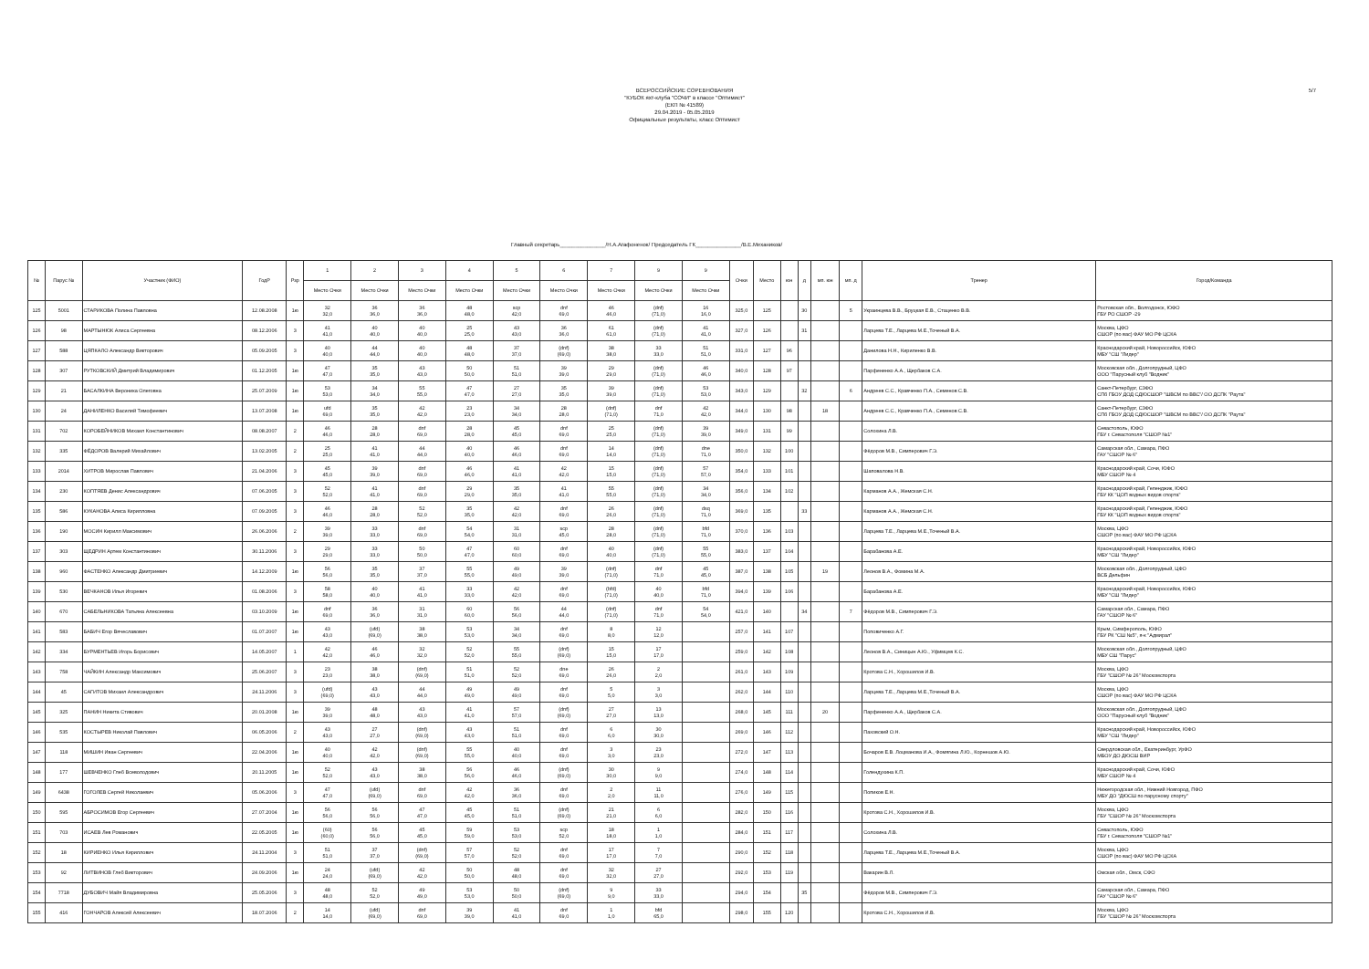ВСЕРОССИЙСКИЕ СОРЕВНОВАНИЯ
"КУБОК яхт-клуба "СОЧИ" в классе "Оптимист"
(ЕКП № 41589)
29.04.2019 - 05.05.2019
Официальные результаты, класс Оптимист
5/7
Главный секретарь_______________/Н.А.Агафоненок/ Председатель ГК_______________/В.Е.Механиков/
| № | Парус № | Участник (ФИО) | ГодР | Рзр | 1 | 2 | 3 | 4 | 5 | 6 | 7 | 9 | 9 | Очки | Место | юн | д | мп. юн | мп. д | Тренер | Город/Команда |
| --- | --- | --- | --- | --- | --- | --- | --- | --- | --- | --- | --- | --- | --- | --- | --- | --- | --- | --- | --- | --- | --- |
| | | | | | Место Очки | Место Очки | Место Очки | Место Очки | Место Очки | Место Очки | Место Очки | Место Очки | Место Очки | | | | | | | | |
| 125 | 5001 | СТАРИКОВА Полина Павловна | 12.08.2008 | 1ю | 32 32,0 | 36 36,0 | 36 36,0 | 48 48,0 | scp 42,0 | dnf 69,0 | 46 46,0 | (dnf) (71,0) | 16 16,0 | 325,0 | 125 | | 30 | | 5 | Украинцева В.В., Бруцкая Е.В., Стаценко В.В. | Ростовская обл., Волгодонск, ЮФО ГБУ РО СШОР -29 |
| 126 | 98 | МАРТЫНЮК Алиса Сергеевна | 08.12.2006 | 3 | 41 41,0 | 40 40,0 | 40 40,0 | 25 25,0 | 43 43,0 | 36 36,0 | 61 61,0 | (dnf) (71,0) | 41 41,0 | 327,0 | 126 | | 31 | | | Ларцева Т.Е., Ларцева М.Е.,Точеный В.А. | Москва, ЦФО СШОР (по вас) ФАУ МО РФ ЦСКА |
| 127 | 588 | ЦЯПКАЛО Александр Викторович | 05.09.2005 | 3 | 40 40,0 | 44 44,0 | 40 40,0 | 48 48,0 | 37 37,0 | (dnf) (69,0) | 38 38,0 | 33 33,0 | 51 51,0 | 331,0 | 127 | 96 | | | | Данилова Н.Н., Кириленко В.В. | Краснодарский край, Новороссийск, ЮФО МБУ "СШ "Лидер" |
| 128 | 307 | РУТКОВСКИЙ Дмитрий Владимирович | 01.12.2005 | 1ю | 47 47,0 | 35 35,0 | 43 43,0 | 50 50,0 | 51 51,0 | 39 39,0 | 29 29,0 | (dnf) (71,0) | 46 46,0 | 340,0 | 128 | 97 | | | | Парфененко А.А., Щербаков С.А. | Московская обл., Долгопрудный, ЦФО ООО "Парусный клуб "Водник" |
| 129 | 21 | БАСАЛКИНА Вероника Олеговна | 25.07.2009 | 1ю | 53 53,0 | 34 34,0 | 55 55,0 | 47 47,0 | 27 27,0 | 35 35,0 | 39 39,0 | (dnf) (71,0) | 53 53,0 | 343,0 | 129 | | 32 | | 6 | Андреев С.С., Кравченко П.А., Семенов С.В. | Санкт-Петербург, СЗФО СПб ГБОУ ДОД СДЮСШОР "ШВСМ по ВВС"/ ОО ДСПК "Раута" |
| 130 | 24 | ДАНИЛЕНКО Василий Тимофеевич | 13.07.2008 | 1ю | ufd 69,0 | 35 35,0 | 42 42,0 | 23 23,0 | 34 34,0 | 28 28,0 | (dnf) (71,0) | dnf 71,0 | 42 42,0 | 344,0 | 130 | 98 | | 18 | | Андреев С.С., Кравченко П.А., Семенов С.В. | Санкт-Петербург, СЗФО СПб ГБОУ ДОД СДЮСШОР "ШВСМ по ВВС"/ ОО ДСПК "Раута" |
| 131 | 702 | КОРОБЕЙНИКОВ Михаил Константинович | 08.08.2007 | 2 | 46 46,0 | 28 28,0 | dnf 69,0 | 28 28,0 | 45 45,0 | dnf 69,0 | 25 25,0 | (dnf) (71,0) | 39 39,0 | 349,0 | 131 | 99 | | | | Солохина Л.В. | Севастополь, ЮФО ГБУ г. Севастополя "СШОР №1" |
| 132 | 335 | ФЁДОРОВ Валерий Михайлович | 13.02.2005 | 2 | 25 25,0 | 41 41,0 | 44 44,0 | 40 40,0 | 46 46,0 | dnf 69,0 | 14 14,0 | (dnf) (71,0) | dne 71,0 | 350,0 | 132 | 100 | | | | Фёдоров М.В., Симперович Г.Э. | Самарская обл., Самара, ПФО ГАУ "СШОР № 6" |
| 133 | 2014 | ХИТРОВ Мирослав Павлович | 21.04.2006 | 3 | 45 45,0 | 39 39,0 | dnf 69,0 | 46 46,0 | 41 41,0 | 42 42,0 | 15 15,0 | (dnf) (71,0) | 57 57,0 | 354,0 | 133 | 101 | | | | Шаповалова Н.В. | Краснодарский край, Сочи, ЮФО МБУ СШОР № 4 |
| 134 | 230 | КОПТЯЕВ Денис Александрович | 07.06.2005 | 3 | 52 52,0 | 41 41,0 | dnf 69,0 | 29 29,0 | 35 35,0 | 41 41,0 | 55 55,0 | (dnf) (71,0) | 34 34,0 | 356,0 | 134 | 102 | | | | Карманов А.А., Жемская С.Н. | Краснодарский край, Геленджик, ЮФО ГБУ КК "ЦОП водных видов спорта" |
| 135 | 586 | КУКАНОВА Алиса Кирилловна | 07.09.2005 | 3 | 46 46,0 | 28 28,0 | 52 52,0 | 35 35,0 | 42 42,0 | dnf 69,0 | 26 26,0 | (dnf) (71,0) | dsq 71,0 | 369,0 | 135 | | 33 | | | Карманов А.А., Жемская С.Н. | Краснодарский край, Геленджик, ЮФО ГБУ КК "ЦОП водных видов спорта" |
| 136 | 190 | МОСИН Кирилл Максимович | 26.06.2006 | 2 | 39 39,0 | 33 33,0 | dnf 69,0 | 54 54,0 | 31 31,0 | scp 45,0 | 28 28,0 | (dnf) (71,0) | bfd 71,0 | 370,0 | 136 | 103 | | | | Ларцева Т.Е., Ларцева М.Е.,Точеный В.А. | Москва, ЦФО СШОР (по вас) ФАУ МО РФ ЦСКА |
| 137 | 303 | ЩЕДРИН Артем Константинович | 30.11.2006 | 3 | 29 29,0 | 33 33,0 | 50 50,0 | 47 47,0 | 60 60,0 | dnf 69,0 | 40 40,0 | (dnf) (71,0) | 55 55,0 | 383,0 | 137 | 104 | | | | Барабанова А.Е. | Краснодарский край, Новороссийск, ЮФО МБУ "СШ "Лидер" |
| 138 | 960 | ФАСТЕНКО Александр Дмитриевич | 14.12.2009 | 1ю | 56 56,0 | 35 35,0 | 37 37,0 | 55 55,0 | 49 49,0 | 39 39,0 | (dnf) (71,0) | dnf 71,0 | 45 45,0 | 387,0 | 138 | 105 | | 19 | | Леонов В.А., Фомина М.А. | Московская обл., Долгопрудный, ЦФО ВСБ Дельфин |
| 139 | 530 | ВЕЧКАНОВ Илья Игоревич | 01.08.2006 | 3 | 58 58,0 | 40 40,0 | 41 41,0 | 33 33,0 | 42 42,0 | dnf 69,0 | (bfd) (71,0) | 40 40,0 | bfd 71,0 | 394,0 | 139 | 106 | | | | Барабанова А.Е. | Краснодарский край, Новороссийск, ЮФО МБУ "СШ "Лидер" |
| 140 | 670 | САБЕЛЬНИКОВА Татьяна Алексеевна | 03.10.2009 | 1ю | dnf 69,0 | 36 36,0 | 31 31,0 | 60 60,0 | 56 56,0 | 44 44,0 | (dnf) (71,0) | dnf 71,0 | 54 54,0 | 421,0 | 140 | | 34 | | 7 | Фёдоров М.В., Симперович Г.Э. | Самарская обл., Самара, ПФО ГАУ "СШОР № 6" |
| 141 | 583 | БАБИЧ Егор Вячеславович | 01.07.2007 | 1ю | 43 43,0 | (ufd) (69,0) | 38 38,0 | 53 53,0 | 34 34,0 | dnf 69,0 | 8 8,0 | 12 12,0 | | 257,0 | 141 | 107 | | | | Поповиченко А.Г. | Крым, Симферополь, ЮФО ГБУ РК "СШ №5", я-к "Адмирал" |
| 142 | 334 | БУРМЕНТЬЕВ Игорь Борисович | 14.05.2007 | 1 | 42 42,0 | 46 46,0 | 32 32,0 | 52 52,0 | 55 55,0 | (dnf) (69,0) | 15 15,0 | 17 17,0 | | 259,0 | 142 | 108 | | | | Леонов В.А., Синицын А.Ю., Уфимцев К.С. | Московская обл., Долгопрудный, ЦФО МБУ СШ "Парус" |
| 143 | 758 | ЧАЙКИН Александр Максимович | 25.06.2007 | 3 | 23 23,0 | 38 38,0 | (dnf) (69,0) | 51 51,0 | 52 52,0 | dne 69,0 | 26 26,0 | 2 2,0 | | 261,0 | 143 | 109 | | | | Кротова С.Н., Хорошилов И.В. | Москва, ЦФО ГБУ "СШОР № 26" Москомспорта |
| 144 | 45 | САГИТОВ Михаил Александрович | 24.11.2006 | 3 | (ufd) (69,0) | 43 43,0 | 44 44,0 | 49 49,0 | 49 49,0 | dnf 69,0 | 5 5,0 | 3 3,0 | | 262,0 | 144 | 110 | | | | Ларцева Т.Е., Ларцева М.Е.,Точеный В.А. | Москва, ЦФО СШОР (по вас) ФАУ МО РФ ЦСКА |
| 145 | 325 | ПАНИН Никита Стивович | 20.01.2008 | 1ю | 39 39,0 | 48 48,0 | 43 43,0 | 41 41,0 | 57 57,0 | (dnf) (69,0) | 27 27,0 | 13 13,0 | | 268,0 | 145 | 111 | | 20 | | Парфененко А.А., Щербаков С.А. | Московская обл., Долгопрудный, ЦФО ООО "Парусный клуб "Водник" |
| 146 | 535 | КОСТЫРЕВ Николай Павлович | 06.05.2006 | 2 | 43 43,0 | 27 27,0 | (dnf) (69,0) | 43 43,0 | 51 51,0 | dnf 69,0 | 6 6,0 | 30 30,0 | | 269,0 | 146 | 112 | | | | Паховский О.Н. | Краснодарский край, Новороссийск, ЮФО МБУ "СШ "Лидер" |
| 147 | 118 | МИШИН Иван Сергеевич | 22.04.2006 | 1ю | 40 40,0 | 42 42,0 | (dnf) (69,0) | 55 55,0 | 40 40,0 | dnf 69,0 | 3 3,0 | 23 23,0 | | 272,0 | 147 | 113 | | | | Бочаров Е.В. Лоцманова И.А., Фомягина Л.Ю., Корнешов А.Ю. | Свердловская обл., Екатеринбург, УрФО МБОУ ДО ДЮСШ ВИР |
| 148 | 177 | ШЕВЧЕНКО Глеб Всеволодович | 20.11.2005 | 1ю | 52 52,0 | 43 43,0 | 38 38,0 | 56 56,0 | 46 46,0 | (dnf) (69,0) | 30 30,0 | 9 9,0 | | 274,0 | 148 | 114 | | | | Голендухина К.П. | Краснодарский край, Сочи, ЮФО МБУ СШОР № 4 |
| 149 | 6438 | ГОГОЛЕВ Сергей Николаевич | 05.06.2006 | 3 | 47 47,0 | (ufd) (69,0) | dnf 69,0 | 42 42,0 | 36 36,0 | dnf 69,0 | 2 2,0 | 11 11,0 | | 276,0 | 149 | 115 | | | | Попиков Е.Н. | Нижегородская обл., Нижний Новгород, ПФО МБУ ДО "ДЮСШ по парусному спорту" |
| 150 | 595 | АБРОСИМОВ Егор Сергеевич | 27.07.2004 | 1ю | 56 56,0 | 56 56,0 | 47 47,0 | 45 45,0 | 51 51,0 | (dnf) (69,0) | 21 21,0 | 6 6,0 | | 282,0 | 150 | 116 | | | | Кротова С.Н., Хорошилов И.В. | Москва, ЦФО ГБУ "СШОР № 26" Москомспорта |
| 151 | 703 | ИСАЕВ Лев Романович | 22.05.2005 | 1ю | (60) (60,0) | 56 56,0 | 45 45,0 | 59 59,0 | 53 53,0 | scp 52,0 | 18 18,0 | 1 1,0 | | 284,0 | 151 | 117 | | | | Солохина Л.В. | Севастополь, ЮФО ГБУ г. Севастополя "СШОР №1" |
| 152 | 18 | КИРИЕНКО Илья Кириллович | 24.11.2004 | 3 | 51 51,0 | 37 37,0 | (dnf) (69,0) | 57 57,0 | 52 52,0 | dnf 69,0 | 17 17,0 | 7 7,0 | | 290,0 | 152 | 118 | | | | Ларцева Т.Е., Ларцева М.Е.,Точеный В.А. | Москва, ЦФО СШОР (по вас) ФАУ МО РФ ЦСКА |
| 153 | 92 | ЛИТВИНОВ Глеб Викторович | 24.09.2006 | 1ю | 24 24,0 | (ufd) (69,0) | 42 42,0 | 50 50,0 | 48 48,0 | dnf 69,0 | 32 32,0 | 27 27,0 | | 292,0 | 153 | 119 | | | | Вакарин В.Л. | Омская обл., Омск, СФО |
| 154 | 7718 | ДУБОВИЧ Майя Владимировна | 25.05.2006 | 3 | 48 48,0 | 52 52,0 | 49 49,0 | 53 53,0 | 50 50,0 | (dnf) (69,0) | 9 9,0 | 33 33,0 | | 294,0 | 154 | | 35 | | | Фёдоров М.В., Симперович Г.Э. | Самарская обл., Самара, ПФО ГАУ "СШОР № 6" |
| 155 | 416 | ГОНЧАРОВ Алексей Алексеевич | 18.07.2006 | 2 | 14 14,0 | (ufd) (69,0) | dnf 69,0 | 39 39,0 | 41 41,0 | dnf 69,0 | 1 1,0 | bfd 65,0 | | 298,0 | 155 | 120 | | | | Кротова С.Н., Хорошилов И.В. | Москва, ЦФО ГБУ "СШОР № 26" Москомспорта |